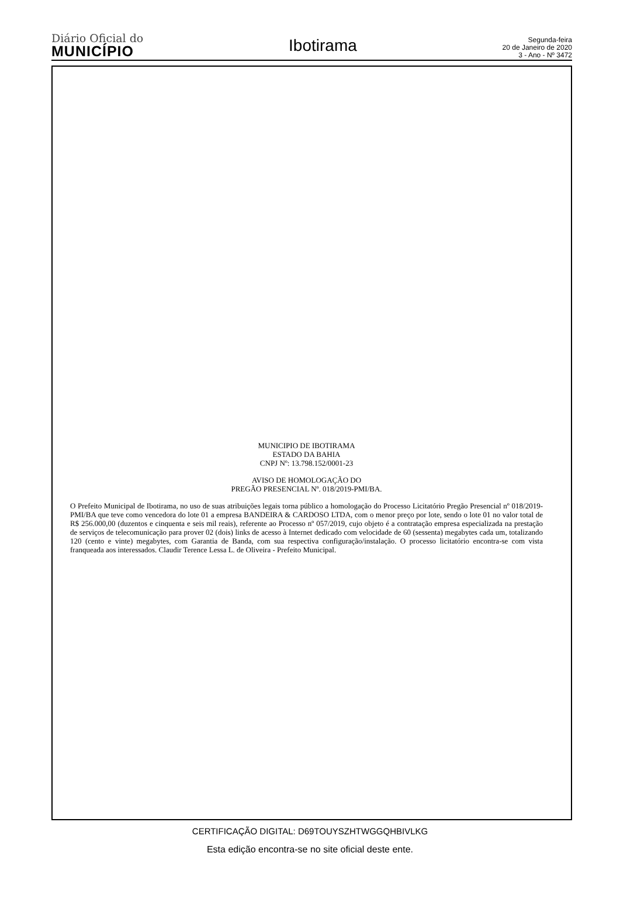Diário Oficial do
MUNICÍPIO
Ibotirama
Segunda-feira
20 de Janeiro de 2020
3 - Ano - Nº 3472
MUNICIPIO DE IBOTIRAMA
ESTADO DA BAHIA
CNPJ Nº: 13.798.152/0001-23
AVISO DE HOMOLOGAÇÃO DO
PREGÃO PRESENCIAL Nº. 018/2019-PMI/BA.
O Prefeito Municipal de Ibotirama, no uso de suas atribuições legais torna público a homologação do Processo Licitatório Pregão Presencial nº 018/2019-PMI/BA que teve como vencedora do lote 01 a empresa BANDEIRA & CARDOSO LTDA, com o menor preço por lote, sendo o lote 01 no valor total de R$ 256.000,00 (duzentos e cinquenta e seis mil reais), referente ao Processo nº 057/2019, cujo objeto é a contratação empresa especializada na prestação de serviços de telecomunicação para prover 02 (dois) links de acesso à Internet dedicado com velocidade de 60 (sessenta) megabytes cada um, totalizando 120 (cento e vinte) megabytes, com Garantia de Banda, com sua respectiva configuração/instalação. O processo licitatório encontra-se com vista franqueada aos interessados. Claudir Terence Lessa L. de Oliveira - Prefeito Municipal.
CERTIFICAÇÃO DIGITAL: D69TOUYSZHTWGGQHBIVLKG
Esta edição encontra-se no site oficial deste ente.